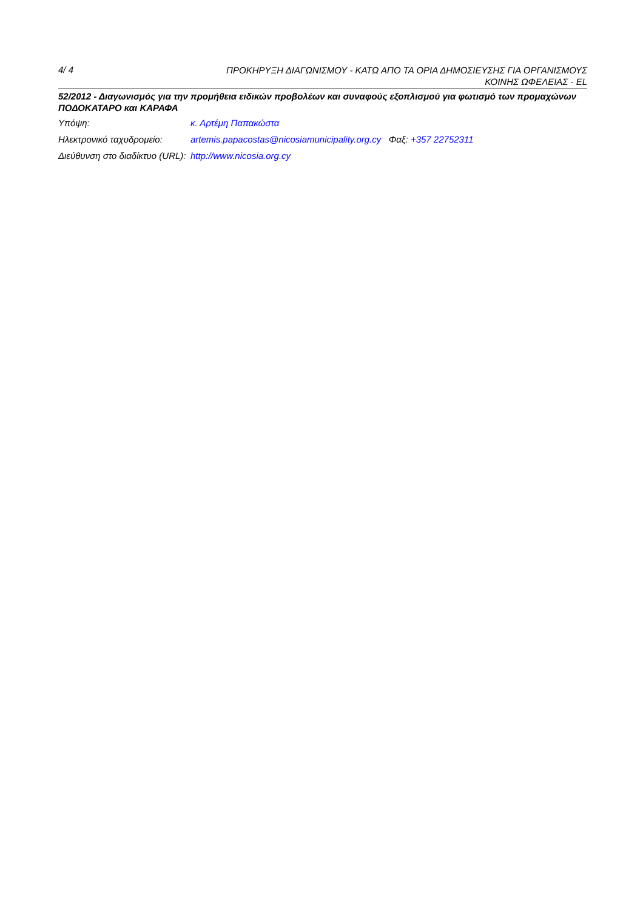4/ 4 ΠΡΟΚΗΡΥΞΗ ΔΙΑΓΩΝΙΣΜΟΥ - ΚΑΤΩ ΑΠΟ ΤΑ ΟΡΙΑ ΔΗΜΟΣΙΕΥΣΗΣ ΓΙΑ ΟΡΓΑΝΙΣΜΟΥΣ
ΚΟΙΝΗΣ ΩΦΕΛΕΙΑΣ - EL
52/2012 - Διαγωνισμός για την προμήθεια ειδικών προβολέων και συναφούς εξοπλισμού για φωτισμό των προμαχώνων ΠΟΔΟΚΑΤΑΡΟ και ΚΑΡΑΦΑ
| Υπόψη: | κ. Αρτέμη Παπακώστα |
| Ηλεκτρονικό ταχυδρομείο: | artemis.papacostas@nicosiamunicipality.org.cy Φαξ: +357 22752311 |
| Διεύθυνση στο διαδίκτυο (URL): | http://www.nicosia.org.cy |